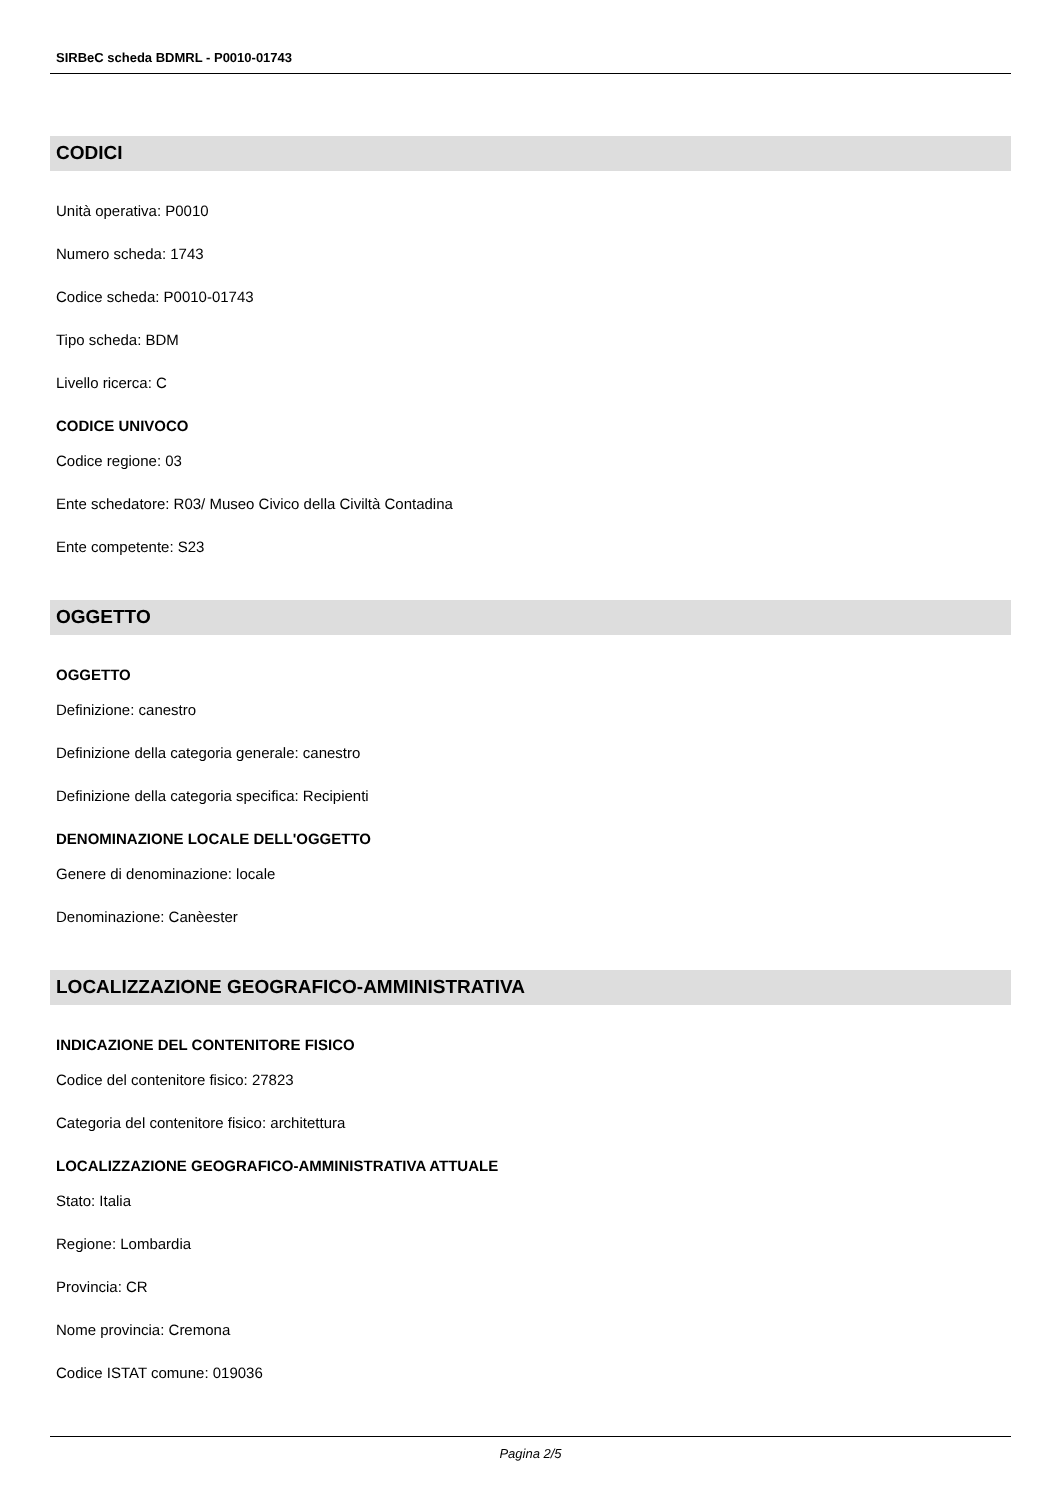SIRBeC scheda BDMRL - P0010-01743
CODICI
Unità operativa: P0010
Numero scheda: 1743
Codice scheda: P0010-01743
Tipo scheda: BDM
Livello ricerca: C
CODICE UNIVOCO
Codice regione: 03
Ente schedatore: R03/ Museo Civico della Civiltà Contadina
Ente competente: S23
OGGETTO
OGGETTO
Definizione: canestro
Definizione della categoria generale: canestro
Definizione della categoria specifica: Recipienti
DENOMINAZIONE LOCALE DELL'OGGETTO
Genere di denominazione: locale
Denominazione: Canèester
LOCALIZZAZIONE GEOGRAFICO-AMMINISTRATIVA
INDICAZIONE DEL CONTENITORE FISICO
Codice del contenitore fisico: 27823
Categoria del contenitore fisico: architettura
LOCALIZZAZIONE GEOGRAFICO-AMMINISTRATIVA ATTUALE
Stato: Italia
Regione: Lombardia
Provincia: CR
Nome provincia: Cremona
Codice ISTAT comune: 019036
Pagina 2/5